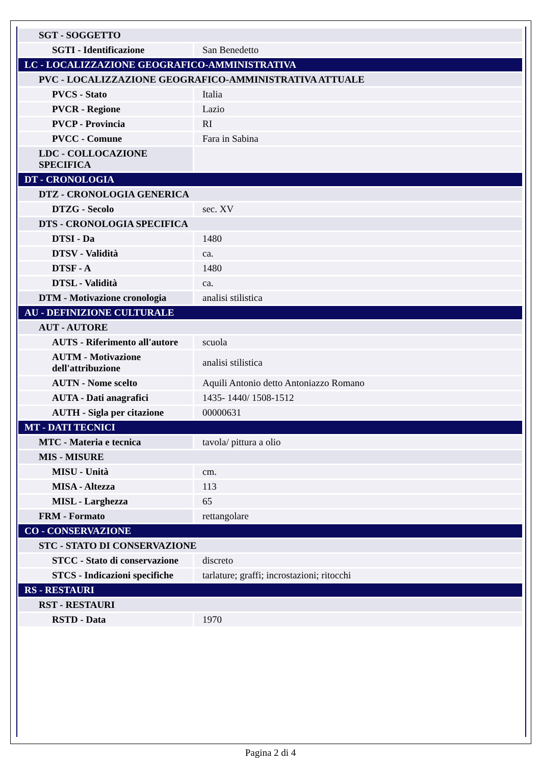| SGT - SOGGETTO | |
| SGTI - Identificazione | San Benedetto |
| LC - LOCALIZZAZIONE GEOGRAFICO-AMMINISTRATIVA | |
| PVC - LOCALIZZAZIONE GEOGRAFICO-AMMINISTRATIVA ATTUALE | |
| PVCS - Stato | Italia |
| PVCR - Regione | Lazio |
| PVCP - Provincia | RI |
| PVCC - Comune | Fara in Sabina |
| LDC - COLLOCAZIONE SPECIFICA | |
| DT - CRONOLOGIA | |
| DTZ - CRONOLOGIA GENERICA | |
| DTZG - Secolo | sec. XV |
| DTS - CRONOLOGIA SPECIFICA | |
| DTSI - Da | 1480 |
| DTSV - Validità | ca. |
| DTSF - A | 1480 |
| DTSL - Validità | ca. |
| DTM - Motivazione cronologia | analisi stilistica |
| AU - DEFINIZIONE CULTURALE | |
| AUT - AUTORE | |
| AUTS - Riferimento all'autore | scuola |
| AUTM - Motivazione dell'attribuzione | analisi stilistica |
| AUTN - Nome scelto | Aquili Antonio detto Antoniazzo Romano |
| AUTA - Dati anagrafici | 1435- 1440/ 1508-1512 |
| AUTH - Sigla per citazione | 00000631 |
| MT - DATI TECNICI | |
| MTC - Materia e tecnica | tavola/ pittura a olio |
| MIS - MISURE | |
| MISU - Unità | cm. |
| MISA - Altezza | 113 |
| MISL - Larghezza | 65 |
| FRM - Formato | rettangolare |
| CO - CONSERVAZIONE | |
| STC - STATO DI CONSERVAZIONE | |
| STCC - Stato di conservazione | discreto |
| STCS - Indicazioni specifiche | tarlature; graffi; incrostazioni; ritocchi |
| RS - RESTAURI | |
| RST - RESTAURI | |
| RSTD - Data | 1970 |
Pagina 2 di 4